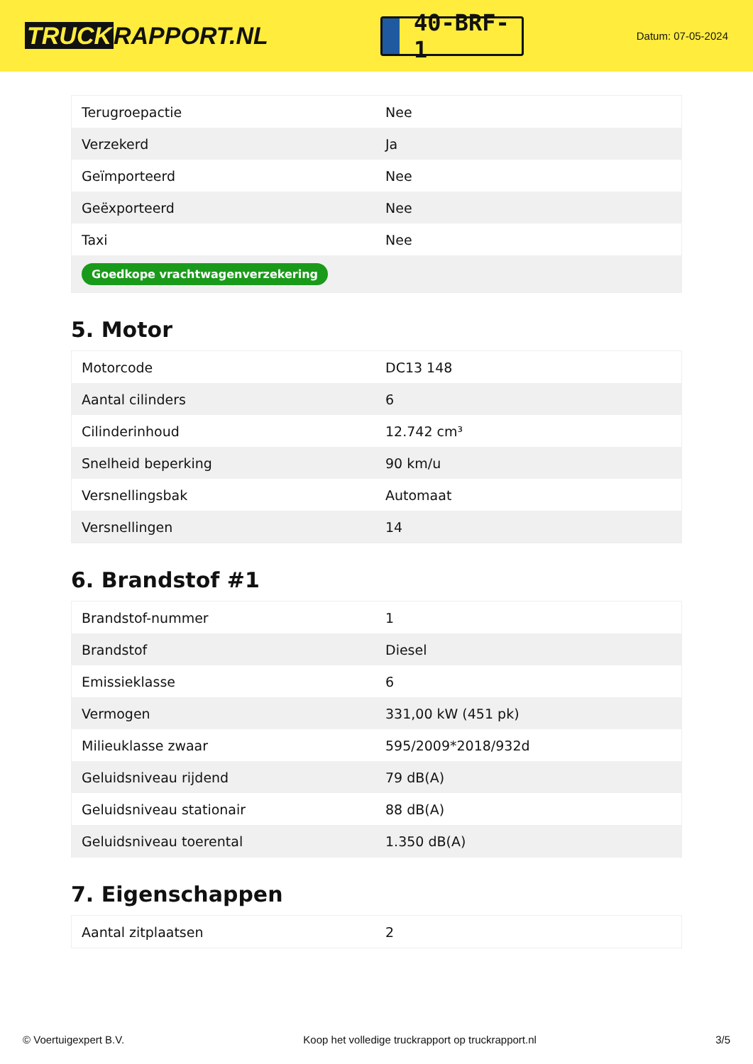TRUCK RAPPORT.NL
40-BRF-1
Datum: 07-05-2024
| Terugroepactie | Nee |
| Verzekerd | Ja |
| Geïmporteerd | Nee |
| Geëxporteerd | Nee |
| Taxi | Nee |
| Goedkope vrachtwagenverzekering | |
5. Motor
| Motorcode | DC13 148 |
| Aantal cilinders | 6 |
| Cilinderinhoud | 12.742 cm³ |
| Snelheid beperking | 90 km/u |
| Versnellingsbak | Automaat |
| Versnellingen | 14 |
6. Brandstof #1
| Brandstof-nummer | 1 |
| Brandstof | Diesel |
| Emissieklasse | 6 |
| Vermogen | 331,00 kW (451 pk) |
| Milieuklasse zwaar | 595/2009*2018/932d |
| Geluidsniveau rijdend | 79 dB(A) |
| Geluidsniveau stationair | 88 dB(A) |
| Geluidsniveau toerental | 1.350 dB(A) |
7. Eigenschappen
| Aantal zitplaatsen | 2 |
© Voertuigexpert B.V. Koop het volledige truckrapport op truckrapport.nl 3/5